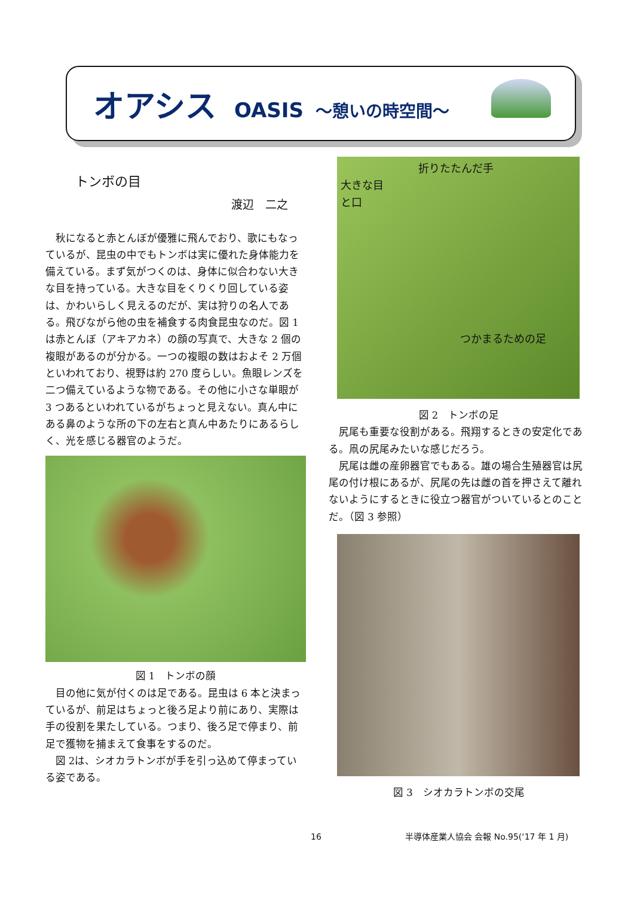オアシス OASIS ～憩いの時空間～
トンボの目
渡辺　二之
秋になると赤とんぼが優雅に飛んでおり、歌にもなっているが、昆虫の中でもトンボは実に優れた身体能力を備えている。まず気がつくのは、身体に似合わない大きな目を持っている。大きな目をくりくり回している姿は、かわいらしく見えるのだが、実は狩りの名人である。飛びながら他の虫を補食する肉食昆虫なのだ。図 1 は赤とんぼ（アキアカネ）の顔の写真で、大きな 2 個の複眼があるのが分かる。一つの複眼の数はおよそ 2 万個といわれており、視野は約 270 度らしい。魚眼レンズを二つ備えているような物である。その他に小さな単眼が 3 つあるといわれているがちょっと見えない。真ん中にある鼻のような所の下の左右と真ん中あたりにあるらしく、光を感じる器官のようだ。
図 1　トンボの顔
目の他に気が付くのは足である。昆虫は 6 本と決まっているが、前足はちょっと後ろ足より前にあり、実際は手の役割を果たしている。つまり、後ろ足で停まり、前足で獲物を捕まえて食事をするのだ。
図 2は、シオカラトンボが手を引っ込めて停まっている姿である。
折りたたんだ手
大きな目
と口
つかまるための足
図 2　トンボの足
尻尾も重要な役割がある。飛翔するときの安定化である。凧の尻尾みたいな感じだろう。
尻尾は雌の産卵器官でもある。雄の場合生殖器官は尻尾の付け根にあるが、尻尾の先は雌の首を押さえて離れないようにするときに役立つ器官がついているとのことだ。（図 3 参照）
図 3　シオカラトンボの交尾
16 半導体産業人協会 会報 No.95(‘17 年 1 月)